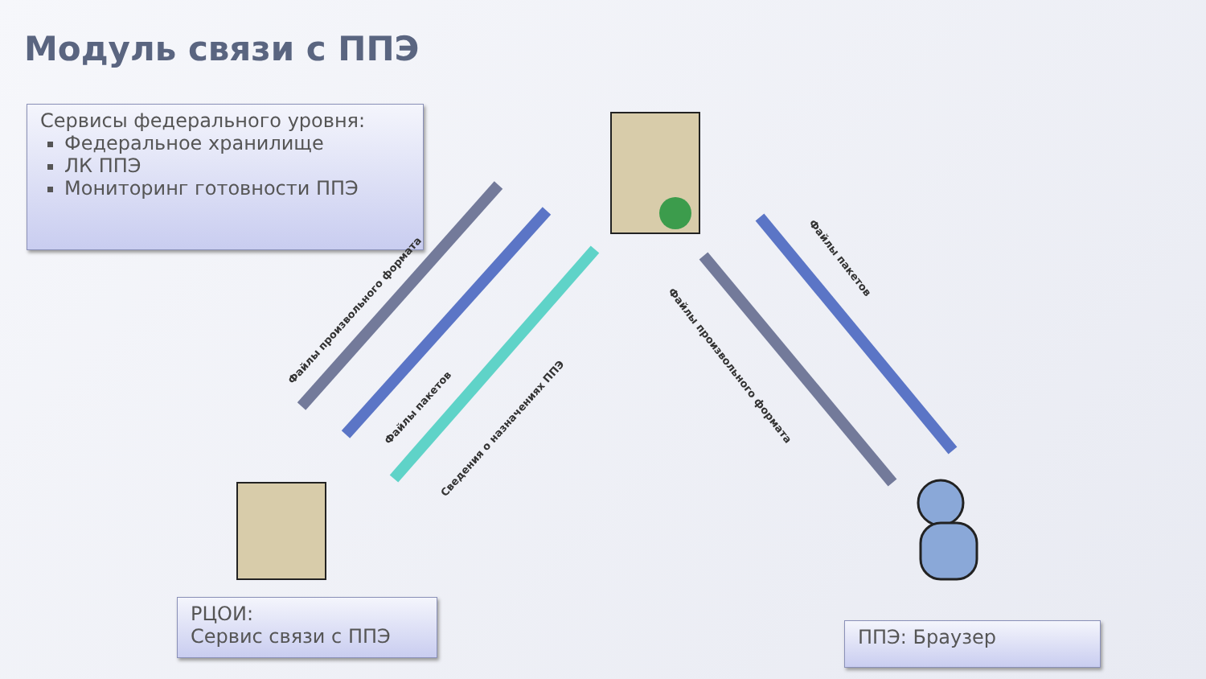Модуль связи с ППЭ
Сервисы федерального уровня:
Федеральное хранилище
ЛК ППЭ
Мониторинг готовности ППЭ
Файлы произвольного формата
Файлы пакетов
Сведения о назначениях ППЭ
Файлы произвольного формата
Файлы пакетов
РЦОИ:
Сервис связи с ППЭ
ППЭ: Браузер